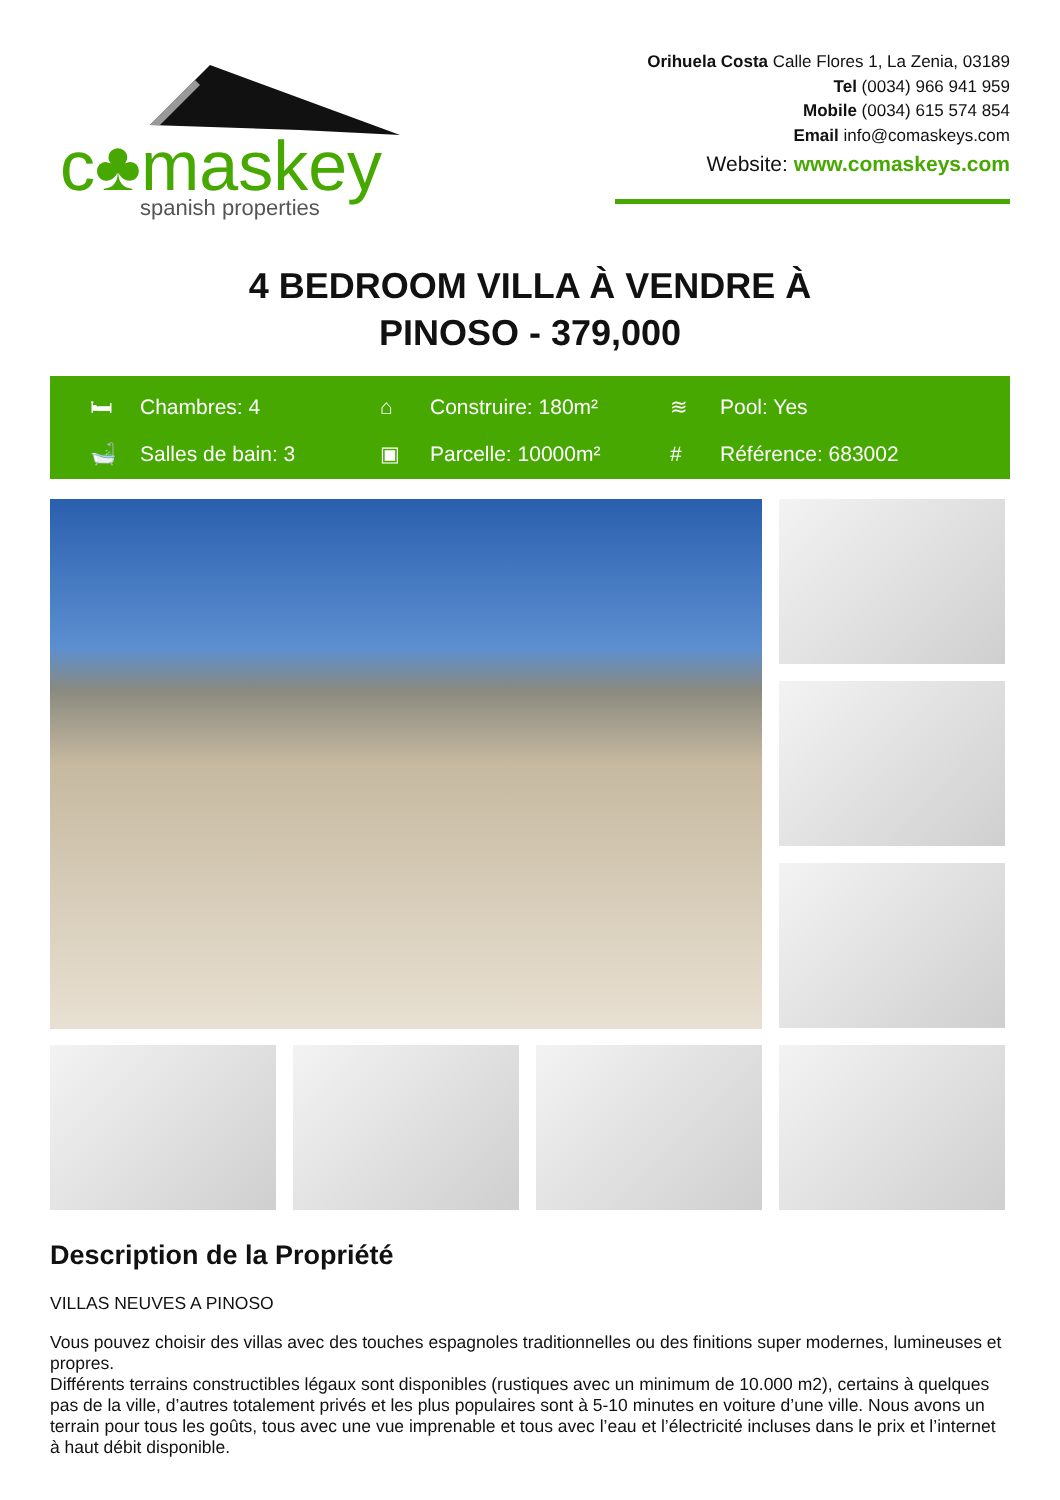c♣maskey
spanish properties
Orihuela Costa Calle Flores 1, La Zenia, 03189
Tel (0034) 966 941 959
Mobile (0034) 615 574 854
Email info@comaskeys.com
Website: www.comaskeys.com
4 BEDROOM VILLA À VENDRE À
PINOSO - 379,000
🛏 Chambres: 4
⌂ Construire: 180m²
≋ Pool: Yes
🛁 Salles de bain: 3
▣ Parcelle: 10000m²
# Référence: 683002
Description de la Propriété
VILLAS NEUVES A PINOSO
Vous pouvez choisir des villas avec des touches espagnoles traditionnelles ou des finitions super modernes, lumineuses et propres.
Différents terrains constructibles légaux sont disponibles (rustiques avec un minimum de 10.000 m2), certains à quelques pas de la ville, d’autres totalement privés et les plus populaires sont à 5-10 minutes en voiture d’une ville. Nous avons un terrain pour tous les goûts, tous avec une vue imprenable et tous avec l’eau et l’électricité incluses dans le prix et l’internet à haut débit disponible.